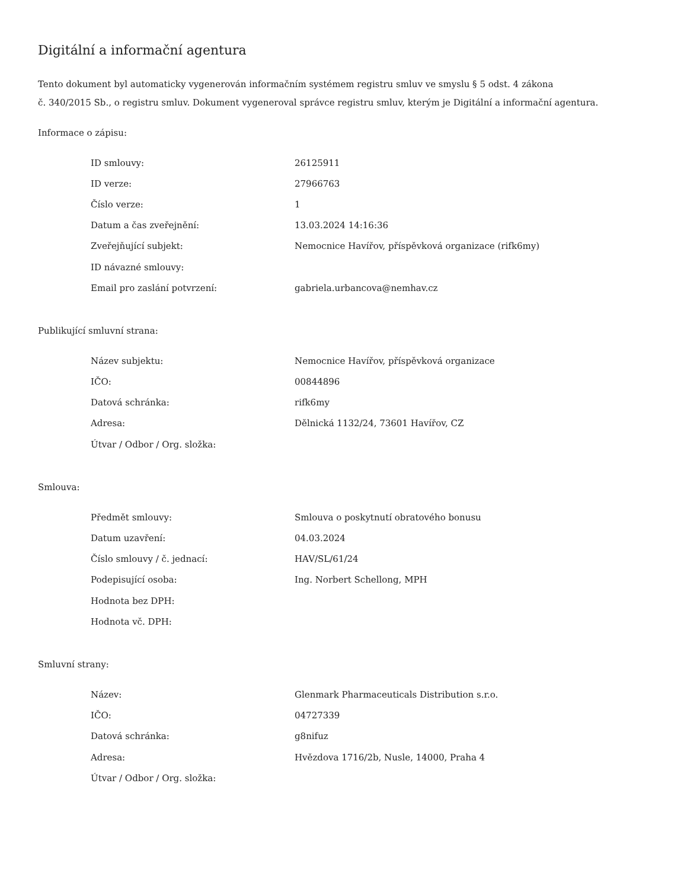Digitální a informační agentura
Tento dokument byl automaticky vygenerován informačním systémem registru smluv ve smyslu § 5 odst. 4 zákona
č. 340/2015 Sb., o registru smluv. Dokument vygeneroval správce registru smluv, kterým je Digitální a informační agentura.
Informace o zápisu:
| ID smlouvy: | 26125911 |
| ID verze: | 27966763 |
| Číslo verze: | 1 |
| Datum a čas zveřejnění: | 13.03.2024 14:16:36 |
| Zveřejňující subjekt: | Nemocnice Havířov, příspěvková organizace (rifk6my) |
| ID návazné smlouvy: | |
| Email pro zaslání potvrzení: | gabriela.urbancova@nemhav.cz |
Publikující smluvní strana:
| Název subjektu: | Nemocnice Havířov, příspěvková organizace |
| IČO: | 00844896 |
| Datová schránka: | rifk6my |
| Adresa: | Dělnická 1132/24, 73601 Havířov, CZ |
| Útvar / Odbor / Org. složka: | |
Smlouva:
| Předmět smlouvy: | Smlouva o poskytnutí obratového bonusu |
| Datum uzavření: | 04.03.2024 |
| Číslo smlouvy / č. jednací: | HAV/SL/61/24 |
| Podepisující osoba: | Ing. Norbert Schellong, MPH |
| Hodnota bez DPH: | |
| Hodnota vč. DPH: | |
Smluvní strany:
| Název: | Glenmark Pharmaceuticals Distribution s.r.o. |
| IČO: | 04727339 |
| Datová schránka: | g8nifuz |
| Adresa: | Hvězdova 1716/2b, Nusle, 14000, Praha 4 |
| Útvar / Odbor / Org. složka: | |